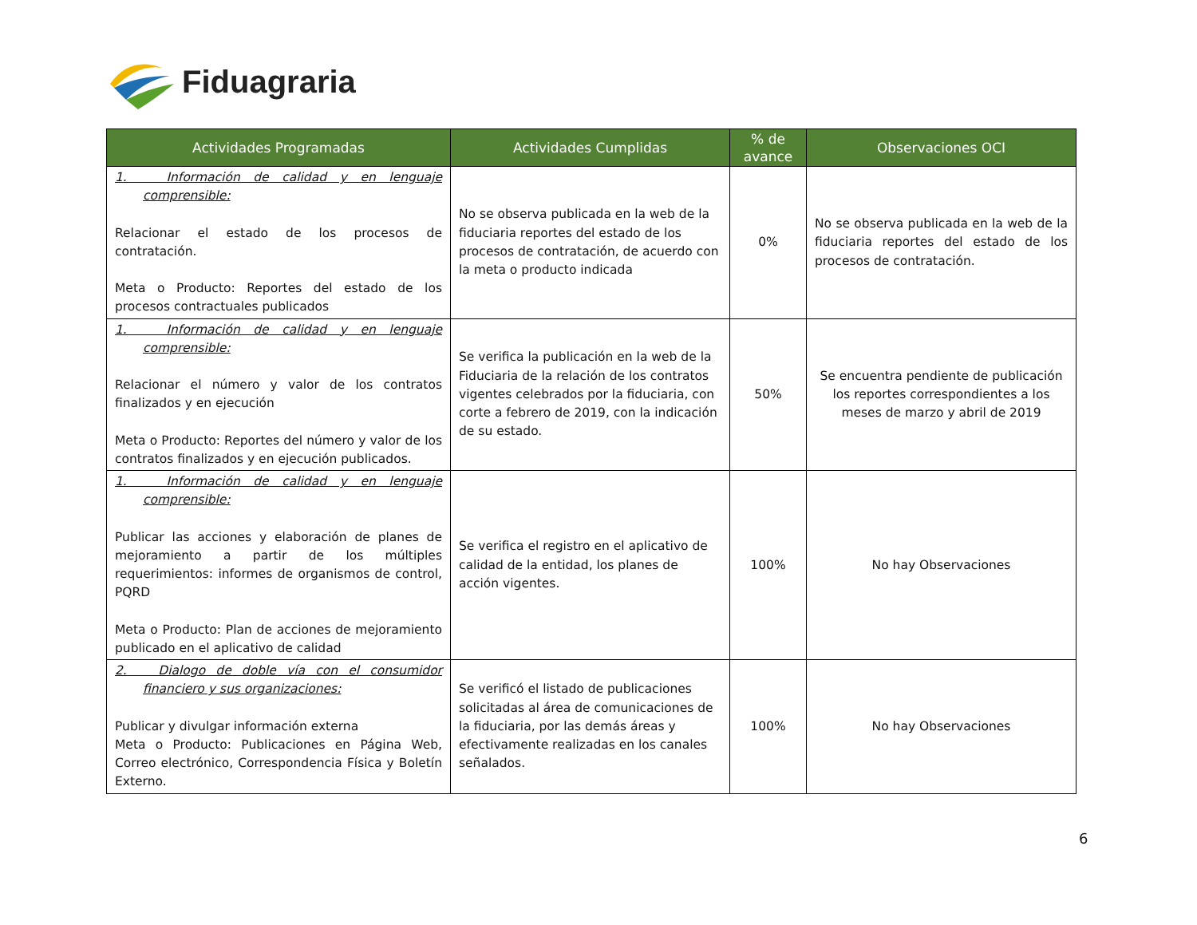Fiduagraria
| Actividades Programadas | Actividades Cumplidas | % de avance | Observaciones OCI |
| --- | --- | --- | --- |
| 1. Información de calidad y en lenguaje comprensible: Relacionar el estado de los procesos de contratación. Meta o Producto: Reportes del estado de los procesos contractuales publicados | No se observa publicada en la web de la fiduciaria reportes del estado de los procesos de contratación, de acuerdo con la meta o producto indicada | 0% | No se observa publicada en la web de la fiduciaria reportes del estado de los procesos de contratación. |
| 1. Información de calidad y en lenguaje comprensible: Relacionar el número y valor de los contratos finalizados y en ejecución Meta o Producto: Reportes del número y valor de los contratos finalizados y en ejecución publicados. | Se verifica la publicación en la web de la Fiduciaria de la relación de los contratos vigentes celebrados por la fiduciaria, con corte a febrero de 2019, con la indicación de su estado. | 50% | Se encuentra pendiente de publicación los reportes correspondientes a los meses de marzo y abril de 2019 |
| 1. Información de calidad y en lenguaje comprensible: Publicar las acciones y elaboración de planes de mejoramiento a partir de los múltiples requerimientos: informes de organismos de control, PQRD Meta o Producto: Plan de acciones de mejoramiento publicado en el aplicativo de calidad | Se verifica el registro en el aplicativo de calidad de la entidad, los planes de acción vigentes. | 100% | No hay Observaciones |
| 2. Dialogo de doble vía con el consumidor financiero y sus organizaciones: Publicar y divulgar información externa Meta o Producto: Publicaciones en Página Web, Correo electrónico, Correspondencia Física y Boletín Externo. | Se verificó el listado de publicaciones solicitadas al área de comunicaciones de la fiduciaria, por las demás áreas y efectivamente realizadas en los canales señalados. | 100% | No hay Observaciones |
6